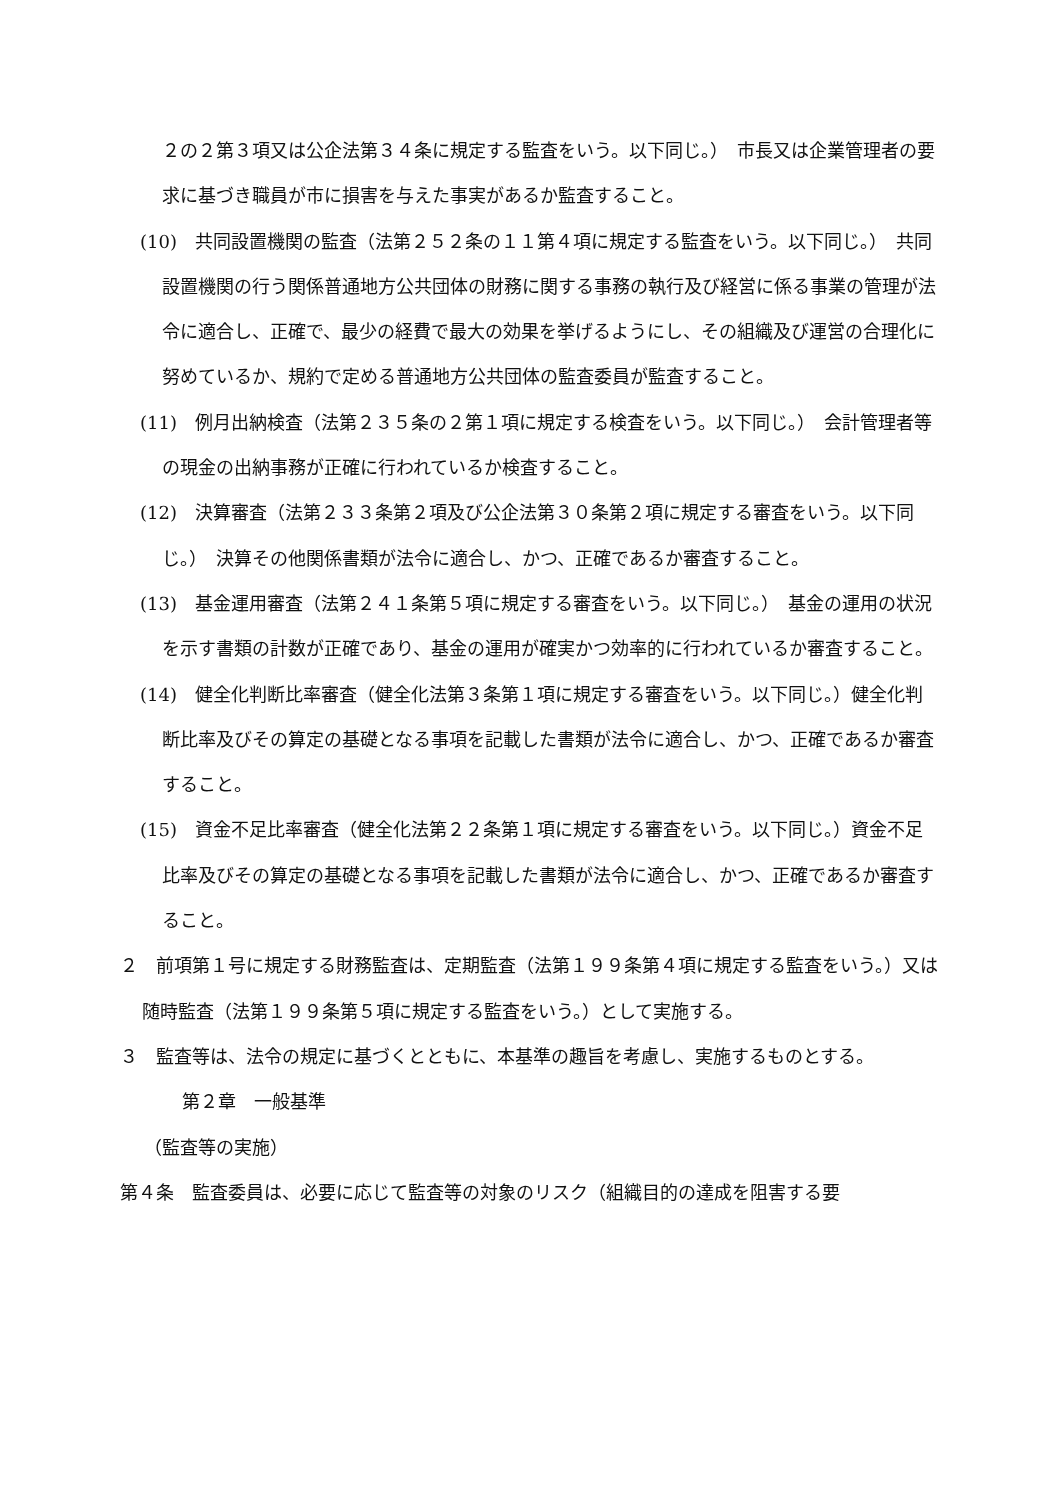２の２第３項又は公企法第３４条に規定する監査をいう。以下同じ。）　市長又は企業管理者の要求に基づき職員が市に損害を与えた事実があるか監査すること。
(10)　共同設置機関の監査（法第２５２条の１１第４項に規定する監査をいう。以下同じ。）　共同設置機関の行う関係普通地方公共団体の財務に関する事務の執行及び経営に係る事業の管理が法令に適合し、正確で、最少の経費で最大の効果を挙げるようにし、その組織及び運営の合理化に努めているか、規約で定める普通地方公共団体の監査委員が監査すること。
(11)　例月出納検査（法第２３５条の２第１項に規定する検査をいう。以下同じ。）　会計管理者等の現金の出納事務が正確に行われているか検査すること。
(12)　決算審査（法第２３３条第２項及び公企法第３０条第２項に規定する審査をいう。以下同じ。）　決算その他関係書類が法令に適合し、かつ、正確であるか審査すること。
(13)　基金運用審査（法第２４１条第５項に規定する審査をいう。以下同じ。）　基金の運用の状況を示す書類の計数が正確であり、基金の運用が確実かつ効率的に行われているか審査すること。
(14)　健全化判断比率審査（健全化法第３条第１項に規定する審査をいう。以下同じ。）健全化判断比率及びその算定の基礎となる事項を記載した書類が法令に適合し、かつ、正確であるか審査すること。
(15)　資金不足比率審査（健全化法第２２条第１項に規定する審査をいう。以下同じ。）資金不足比率及びその算定の基礎となる事項を記載した書類が法令に適合し、かつ、正確であるか審査すること。
２　前項第１号に規定する財務監査は、定期監査（法第１９９条第４項に規定する監査をいう。）又は随時監査（法第１９９条第５項に規定する監査をいう。）として実施する。
３　監査等は、法令の規定に基づくとともに、本基準の趣旨を考慮し、実施するものとする。
第２章　一般基準
（監査等の実施）
第４条　監査委員は、必要に応じて監査等の対象のリスク（組織目的の達成を阻害する要